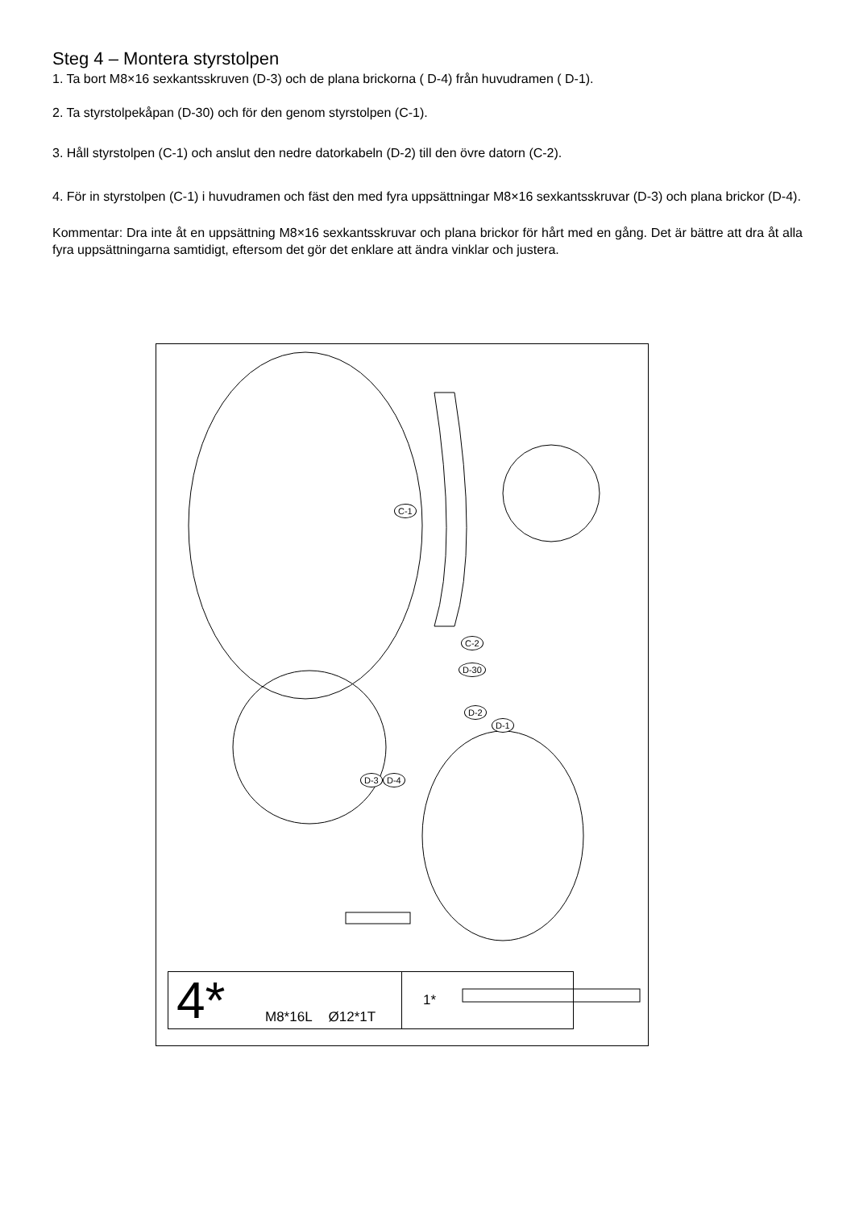Steg 4 – Montera styrstolpen
1. Ta bort M8×16 sexkantsskruven (D-3) och de plana brickorna ( D-4) från huvudramen ( D-1).
2. Ta styrstolpekåpan (D-30) och för den genom styrstolpen (C-1).
3. Håll styrstolpen (C-1) och anslut den nedre datorkabeln (D-2) till den övre datorn (C-2).
4. För in styrstolpen (C-1) i huvudramen och fäst den med fyra uppsättningar M8×16 sexkantsskruvar (D-3) och plana brickor (D-4).
Kommentar: Dra inte åt en uppsättning M8×16 sexkantsskruvar och plana brickor för hårt med en gång. Det är bättre att dra åt alla fyra uppsättningarna samtidigt, eftersom det gör det enklare att ändra vinklar och justera.
C-1
C-2
D-30
D-2
D-1
D-3 D-4
4*
M8*16L Ø12*1T 1*